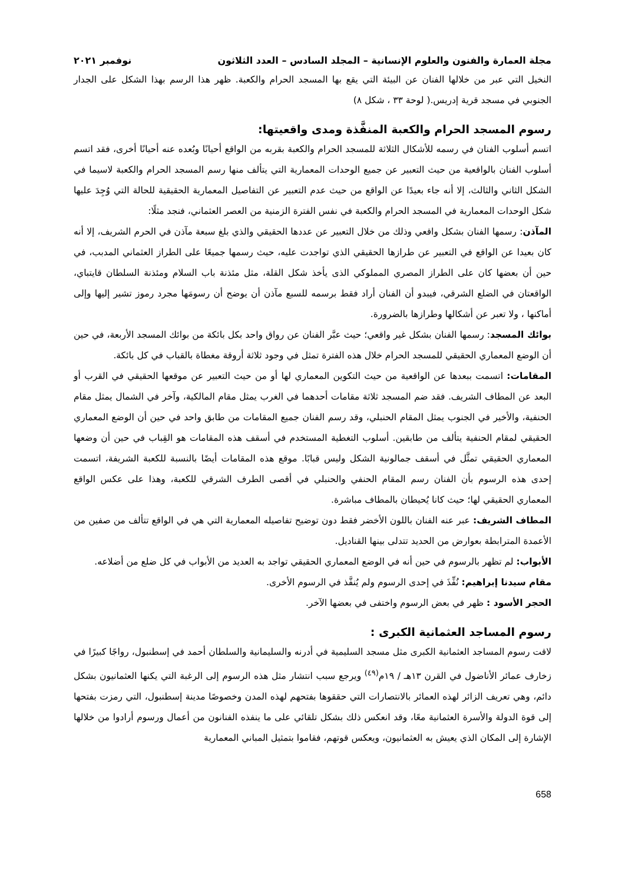مجلة العمارة والفنون والعلوم الإنسانية – المجلد السادس – العدد الثلاثون نوفمبر ٢٠٢١
النخيل التي عبر من خلالها الفنان عن البيئة التي يقع بها المسجد الحرام والكعبة. ظهر هذا الرسم بهذا الشكل على الجدار الجنوبي في مسجد قرية إدريس.( لوحة ٣٣ ، شكل ٨)
رسوم المسجد الحرام والكعبة المنفَّذة ومدى واقعيتها:
اتسم أسلوب الفنان في رسمه للأشكال الثلاثة للمسجد الحرام والكعبة بقربه من الواقع أحيانًا وبُعده عنه أحيانًا أخرى، فقد اتسم أسلوب الفنان بالواقعية من حيث التعبير عن جميع الوحدات المعمارية التي يتألف منها رسم المسجد الحرام والكعبة لاسيما في الشكل الثاني والثالث، إلا أنه جاء بعيدًا عن الواقع من حيث عدم التعبير عن التفاصيل المعمارية الحقيقية للحالة التي وُجِدَ عليها شكل الوحدات المعمارية في المسجد الحرام والكعبة في نفس الفترة الزمنية من العصر العثماني، فنجد مثلًا:
المآذن: رسمها الفنان بشكل واقعي وذلك من خلال التعبير عن عددها الحقيقي والذي بلغ سبعة مآذن في الحرم الشريف، إلا أنه كان بعيدا عن الواقع في التعبير عن طرازها الحقيقي الذي تواجدت عليه، حيث رسمها جميعًا على الطراز العثماني المدبب، في حين أن بعضها كان على الطراز المصري المملوكي الذى يأخذ شكل القلة، مثل مئذنة باب السلام ومئذنة السلطان قايتباي، الواقعتان في الضلع الشرقي، فيبدو أن الفنان أراد فقط برسمه للسبع مآذن أن يوضح أن رسومَها مجرد رموز تشير إليها وإلى أماكنها ، ولا تعبر عن أشكالها وطرازها بالضرورة.
بوائك المسجد: رسمها الفنان بشكل غير واقعي؛ حيث عبَّر الفنان عن رواق واحد بكل بائكة من بوائك المسجد الأربعة، في حين أن الوضع المعماري الحقيقي للمسجد الحرام خلال هذه الفترة تمثل في وجود ثلاثة أروقة مغطاة بالقباب في كل بائكة.
المقامات: اتسمت ببعدها عن الواقعية من حيث التكوين المعماري لها أو من حيث التعبير عن موقعها الحقيقي في القرب أو البعد عن المطاف الشريف. فقد ضم المسجد ثلاثة مقامات أحدهما في الغرب يمثل مقام المالكية، وآخر في الشمال يمثل مقام الحنفية، والأخير في الجنوب يمثل المقام الحنبلي، وقد رسم الفنان جميع المقامات من طابق واحد في حين أن الوضع المعماري الحقيقي لمقام الحنفية يتألف من طابقين. أسلوب التغطية المستخدم في أسقف هذه المقامات هو القِباب في حين أن وضعها المعماري الحقيقي تمثَّل في أسقف جمالونية الشكل وليس قبابًا. موقع هذه المقامات أيضًا بالنسبة للكعبة الشريفة، اتسمت إحدى هذه الرسوم بأن الفنان رسم المقام الحنفي والحنبلي في أقصى الطرف الشرقي للكعبة، وهذا على عكس الواقع المعماري الحقيقي لها؛ حيث كانا يُحيطان بالمطاف مباشرة.
المطاف الشريف: عبر عنه الفنان باللون الأخضر فقط دون توضيح تفاصيله المعمارية التي هي في الواقع تتألف من صفين من الأعمدة المترابطة بعوارض من الحديد تتدلى بينها القناديل.
الأبواب: لم تظهر بالرسوم في حين أنه في الوضع المعماري الحقيقي تواجد به العديد من الأبواب في كل ضلع من أضلاعه.
مقام سيدنا إبراهيم: نُفِّذَ في إحدى الرسوم ولم يُنفَّذ في الرسوم الأخرى.
الحجر الأسود : ظهر في بعض الرسوم واختفى في بعضها الآخر.
رسوم المساجد العثمانية الكبرى :
لاقت رسوم المساجد العثمانية الكبرى مثل مسجد السليمية في أدرنه والسليمانية والسلطان أحمد في إسطنبول، رواجًا كبيرًا في زخارف عمائر الأناضول في القرن ١٣هـ / ١٩م<sup>(٤٩)</sup> ويرجع سبب انتشار مثل هذه الرسوم إلى الرغبة التي يكنها العثمانيون بشكل دائم، وهي تعريف الزائر لهذه العمائر بالانتصارات التي حققوها بفتحهم لهذه المدن وخصوصًا مدينة إسطنبول، التي رمزت بفتحها إلى قوة الدولة والأسرة العثمانية معًا، وقد انعكس ذلك بشكل تلقائي على ما ينفذه الفنانون من أعمال ورسوم أرادوا من خلالها الإشارة إلى المكان الذي يعيش به العثمانيون، ويعكس قوتهم، فقاموا بتمثيل المباني المعمارية
658